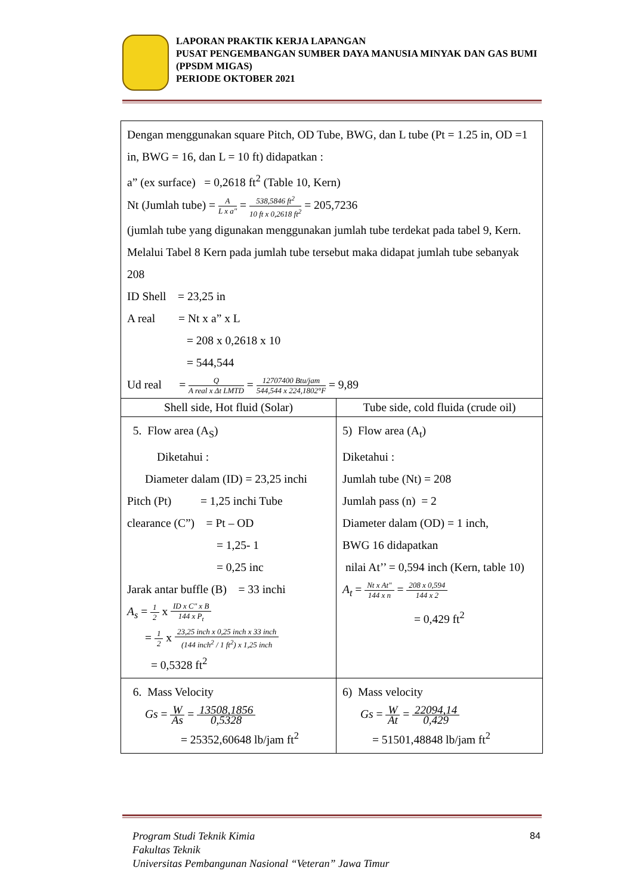LAPORAN PRAKTIK KERJA LAPANGAN
PUSAT PENGEMBANGAN SUMBER DAYA MANUSIA MINYAK DAN GAS BUMI (PPSDM MIGAS)
PERIODE OKTOBER 2021
| Dengan menggunakan square Pitch, OD Tube, BWG, dan L tube (Pt = 1.25 in, OD =1 in, BWG = 16, dan L = 10 ft) didapatkan : a” (ex surface) = 0,2618 ft<sup>2</sup> (Table 10, Kern) Nt (Jumlah tube) = A L x a" = 538,5846 ft<sup>2</sup> 10 ft x 0,2618 ft<sup>2</sup> = 205,7236 (jumlah tube yang digunakan menggunakan jumlah tube terdekat pada tabel 9, Kern. Melalui Tabel 8 Kern pada jumlah tube tersebut maka didapat jumlah tube sebanyak 208 ID Shell = 23,25 in A real = Nt x a” x L = 208 x 0,2618 x 10 = 544,544 Ud real = Q A real x Δt LMTD = 12707400 Btu/jam 544,544 x 224,1802°F = 9,89 | |
| Shell side, Hot fluid (Solar) | Tube side, cold fluida (crude oil) |
| 5. Flow area (A<sub>S</sub>) Diketahui : Diameter dalam (ID) = 23,25 inchi Pitch (Pt) = 1,25 inchi Tube clearance (C”) = Pt – OD = 1,25- 1 = 0,25 inc Jarak antar buffle (B) = 33 inchi A<sub>s</sub> = 1 2 x ID x C" x B 144 x P<sub>t</sub> = 1 2 x 23,25 inch x 0,25 inch x 33 inch (144 inch<sup>2</sup> / 1 ft<sup>2</sup>) x 1,25 inch = 0,5328 ft<sup>2</sup> | 5) Flow area (A<sub>t</sub>) Diketahui : Jumlah tube (Nt) = 208 Jumlah pass (n) = 2 Diameter dalam (OD) = 1 inch, BWG 16 didapatkan nilai At’’ = 0,594 inch (Kern, table 10) A<sub>t</sub> = Nt x At" 144 x n = 208 x 0,594 144 x 2 = 0,429 ft<sup>2</sup> |
| 6. Mass Velocity Gs = W As = 13508,1856 0,5328 = 25352,60648 lb/jam ft<sup>2</sup> | 6) Mass velocity Gs = W At = 22094,14 0,429 = 51501,48848 lb/jam ft<sup>2</sup> |
Program Studi Teknik Kimia
Fakultas Teknik
Universitas Pembangunan Nasional “Veteran” Jawa Timur
84